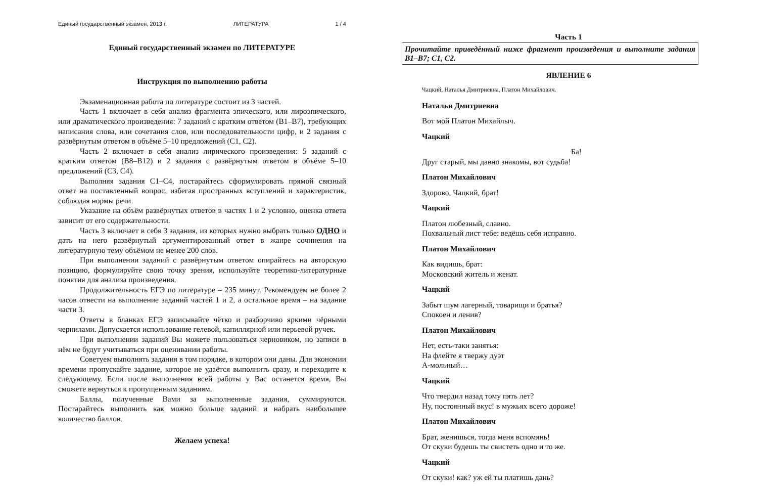Единый государственный экзамен, 2013 г. ЛИТЕРАТУРА 1 / 4
Единый государственный экзамен по ЛИТЕРАТУРЕ
Инструкция по выполнению работы
Экзаменационная работа по литературе состоит из 3 частей.
Часть 1 включает в себя анализ фрагмента эпического, или лироэпического, или драматического произведения: 7 заданий с кратким ответом (В1–В7), требующих написания слова, или сочетания слов, или последовательности цифр, и 2 задания с развёрнутым ответом в объёме 5–10 предложений (С1, С2).
Часть 2 включает в себя анализ лирического произведения: 5 заданий с кратким ответом (В8–В12) и 2 задания с развёрнутым ответом в объёме 5–10 предложений (С3, С4).
Выполняя задания С1–С4, постарайтесь сформулировать прямой связный ответ на поставленный вопрос, избегая пространных вступлений и характеристик, соблюдая нормы речи.
Указание на объём развёрнутых ответов в частях 1 и 2 условно, оценка ответа зависит от его содержательности.
Часть 3 включает в себя 3 задания, из которых нужно выбрать только ОДНО и дать на него развёрнутый аргументированный ответ в жанре сочинения на литературную тему объёмом не менее 200 слов.
При выполнении заданий с развёрнутым ответом опирайтесь на авторскую позицию, формулируйте свою точку зрения, используйте теоретико-литературные понятия для анализа произведения.
Продолжительность ЕГЭ по литературе – 235 минут. Рекомендуем не более 2 часов отвести на выполнение заданий частей 1 и 2, а остальное время – на задание части 3.
Ответы в бланках ЕГЭ записывайте чётко и разборчиво яркими чёрными чернилами. Допускается использование гелевой, капиллярной или перьевой ручек.
При выполнении заданий Вы можете пользоваться черновиком, но записи в нём не будут учитываться при оценивании работы.
Советуем выполнять задания в том порядке, в котором они даны. Для экономии времени пропускайте задание, которое не удаётся выполнить сразу, и переходите к следующему. Если после выполнения всей работы у Вас останется время, Вы сможете вернуться к пропущенным заданиям.
Баллы, полученные Вами за выполненные задания, суммируются. Постарайтесь выполнить как можно больше заданий и набрать наибольшее количество баллов.
Желаем успеха!
Часть 1
Прочитайте приведённый ниже фрагмент произведения и выполните задания В1–В7; С1, С2.
ЯВЛЕНИЕ 6
Чацкий, Наталья Дмитриевна, Платон Михайлович.
Наталья Дмитриевна
Вот мой Платон Михайлыч.
Чацкий
Ба!
Друг старый, мы давно знакомы, вот судьба!
Платон Михайлович
Здорово, Чацкий, брат!
Чацкий
Платон любезный, славно.
Похвальный лист тебе: ведёшь себя исправно.
Платон Михайлович
Как видишь, брат:
Московский житель и женат.
Чацкий
Забыт шум лагерный, товарищи и братья?
Спокоен и ленив?
Платон Михайлович
Нет, есть-таки занятья:
На флейте я твержу дуэт
А-мольный…
Чацкий
Что твердил назад тому пять лет?
Ну, постоянный вкус! в мужьях всего дороже!
Платон Михайлович
Брат, женишься, тогда меня вспомянь!
От скуки будешь ты свистеть одно и то же.
Чацкий
От скуки! как? уж ей ты платишь дань?